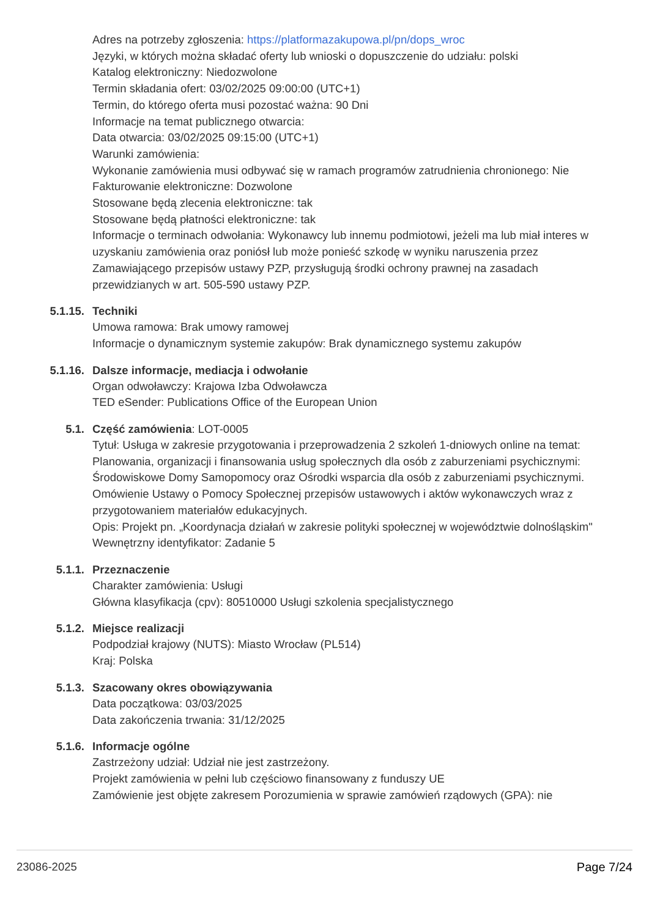Adres na potrzeby zgłoszenia: https://platformazakupowa.pl/pn/dops_wroc
Języki, w których można składać oferty lub wnioski o dopuszczenie do udziału: polski
Katalog elektroniczny: Niedozwolone
Termin składania ofert: 03/02/2025 09:00:00 (UTC+1)
Termin, do którego oferta musi pozostać ważna: 90 Dni
Informacje na temat publicznego otwarcia:
Data otwarcia: 03/02/2025 09:15:00 (UTC+1)
Warunki zamówienia:
Wykonanie zamówienia musi odbywać się w ramach programów zatrudnienia chronionego: Nie
Fakturowanie elektroniczne: Dozwolone
Stosowane będą zlecenia elektroniczne: tak
Stosowane będą płatności elektroniczne: tak
Informacje o terminach odwołania: Wykonawcy lub innemu podmiotowi, jeżeli ma lub miał interes w uzyskaniu zamówienia oraz poniósł lub może ponieść szkodę w wyniku naruszenia przez Zamawiającego przepisów ustawy PZP, przysługują środki ochrony prawnej na zasadach przewidzianych w art. 505-590 ustawy PZP.
5.1.15. Techniki
Umowa ramowa: Brak umowy ramowej
Informacje o dynamicznym systemie zakupów: Brak dynamicznego systemu zakupów
5.1.16. Dalsze informacje, mediacja i odwołanie
Organ odwoławczy: Krajowa Izba Odwoławcza
TED eSender: Publications Office of the European Union
5.1. Część zamówienia: LOT-0005
Tytuł: Usługa w zakresie przygotowania i przeprowadzenia 2 szkoleń 1-dniowych online na temat: Planowania, organizacji i finansowania usług społecznych dla osób z zaburzeniami psychicznymi: Środowiskowe Domy Samopomocy oraz Ośrodki wsparcia dla osób z zaburzeniami psychicznymi. Omówienie Ustawy o Pomocy Społecznej przepisów ustawowych i aktów wykonawczych wraz z przygotowaniem materiałów edukacyjnych.
Opis: Projekt pn. „Koordynacja działań w zakresie polityki społecznej w województwie dolnośląskim"
Wewnętrzny identyfikator: Zadanie 5
5.1.1. Przeznaczenie
Charakter zamówienia: Usługi
Główna klasyfikacja (cpv): 80510000 Usługi szkolenia specjalistycznego
5.1.2. Miejsce realizacji
Podpodział krajowy (NUTS): Miasto Wrocław (PL514)
Kraj: Polska
5.1.3. Szacowany okres obowiązywania
Data początkowa: 03/03/2025
Data zakończenia trwania: 31/12/2025
5.1.6. Informacje ogólne
Zastrzeżony udział: Udział nie jest zastrzeżony.
Projekt zamówienia w pełni lub częściowo finansowany z funduszy UE
Zamówienie jest objęte zakresem Porozumienia w sprawie zamówień rządowych (GPA): nie
23086-2025 Page 7/24